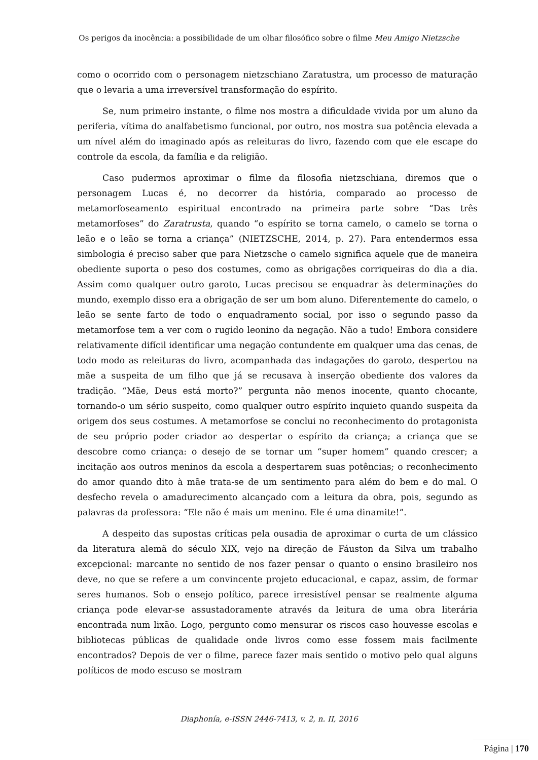Os perigos da inocência: a possibilidade de um olhar filosófico sobre o filme Meu Amigo Nietzsche
como o ocorrido com o personagem nietzschiano Zaratustra, um processo de maturação que o levaria a uma irreversível transformação do espírito.
Se, num primeiro instante, o filme nos mostra a dificuldade vivida por um aluno da periferia, vítima do analfabetismo funcional, por outro, nos mostra sua potência elevada a um nível além do imaginado após as releituras do livro, fazendo com que ele escape do controle da escola, da família e da religião.
Caso pudermos aproximar o filme da filosofia nietzschiana, diremos que o personagem Lucas é, no decorrer da história, comparado ao processo de metamorfoseamento espiritual encontrado na primeira parte sobre “Das três metamorfoses” do Zaratrusta, quando “o espírito se torna camelo, o camelo se torna o leão e o leão se torna a criança” (NIETZSCHE, 2014, p. 27). Para entendermos essa simbologia é preciso saber que para Nietzsche o camelo significa aquele que de maneira obediente suporta o peso dos costumes, como as obrigações corriqueiras do dia a dia. Assim como qualquer outro garoto, Lucas precisou se enquadrar às determinações do mundo, exemplo disso era a obrigação de ser um bom aluno. Diferentemente do camelo, o leão se sente farto de todo o enquadramento social, por isso o segundo passo da metamorfose tem a ver com o rugido leonino da negação. Não a tudo! Embora considere relativamente difícil identificar uma negação contundente em qualquer uma das cenas, de todo modo as releituras do livro, acompanhada das indagações do garoto, despertou na mãe a suspeita de um filho que já se recusava à inserção obediente dos valores da tradição. “Mãe, Deus está morto?” pergunta não menos inocente, quanto chocante, tornando-o um sério suspeito, como qualquer outro espírito inquieto quando suspeita da origem dos seus costumes. A metamorfose se conclui no reconhecimento do protagonista de seu próprio poder criador ao despertar o espírito da criança; a criança que se descobre como criança: o desejo de se tornar um “super homem” quando crescer; a incitação aos outros meninos da escola a despertarem suas potências; o reconhecimento do amor quando dito à mãe trata-se de um sentimento para além do bem e do mal. O desfecho revela o amadurecimento alcançado com a leitura da obra, pois, segundo as palavras da professora: “Ele não é mais um menino. Ele é uma dinamite!”.
A despeito das supostas críticas pela ousadia de aproximar o curta de um clássico da literatura alemã do século XIX, vejo na direção de Fáuston da Silva um trabalho excepcional: marcante no sentido de nos fazer pensar o quanto o ensino brasileiro nos deve, no que se refere a um convincente projeto educacional, e capaz, assim, de formar seres humanos. Sob o ensejo político, parece irresistível pensar se realmente alguma criança pode elevar-se assustadoramente através da leitura de uma obra literária encontrada num lixão. Logo, pergunto como mensurar os riscos caso houvesse escolas e bibliotecas públicas de qualidade onde livros como esse fossem mais facilmente encontrados? Depois de ver o filme, parece fazer mais sentido o motivo pelo qual alguns políticos de modo escuso se mostram
Diaphonía, e-ISSN 2446-7413, v. 2, n. II, 2016
Página | 170